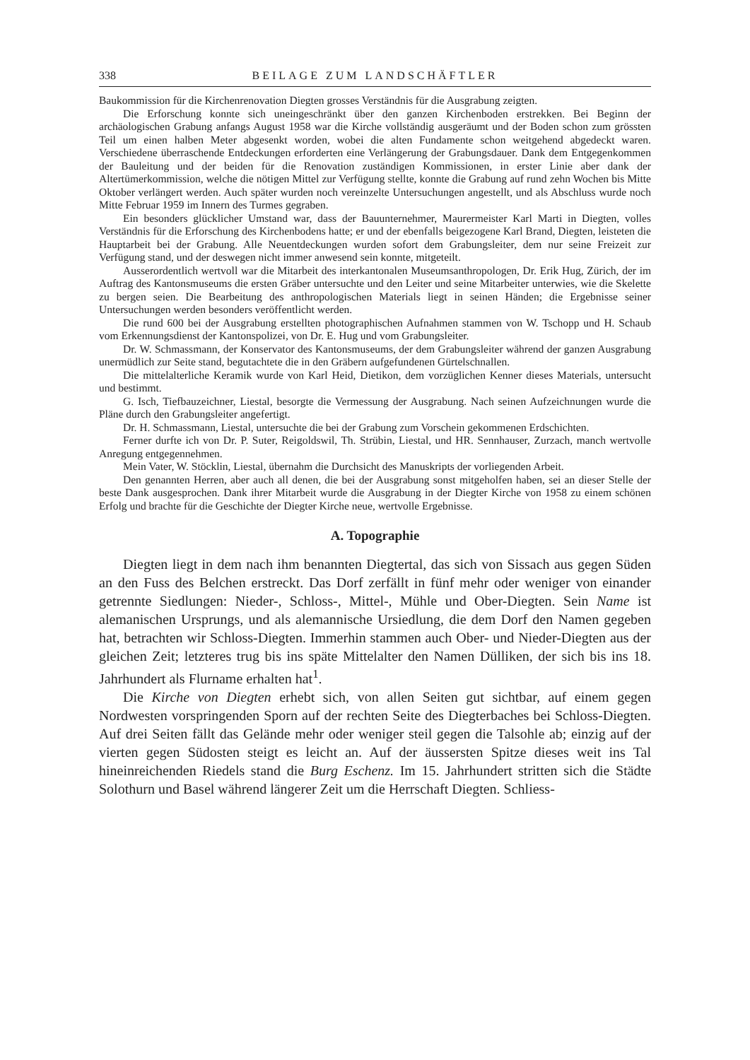338 BEILAGE ZUM LANDSCHÄFTLER
Baukommission für die Kirchenrenovation Diegten grosses Verständnis für die Ausgrabung zeigten.
Die Erforschung konnte sich uneingeschränkt über den ganzen Kirchenboden erstrekken. Bei Beginn der archäologischen Grabung anfangs August 1958 war die Kirche vollständig ausgeräumt und der Boden schon zum grössten Teil um einen halben Meter abgesenkt worden, wobei die alten Fundamente schon weitgehend abgedeckt waren. Verschiedene überraschende Entdeckungen erforderten eine Verlängerung der Grabungsdauer. Dank dem Entgegenkommen der Bauleitung und der beiden für die Renovation zuständigen Kommissionen, in erster Linie aber dank der Altertümerkommission, welche die nötigen Mittel zur Verfügung stellte, konnte die Grabung auf rund zehn Wochen bis Mitte Oktober verlängert werden. Auch später wurden noch vereinzelte Untersuchungen angestellt, und als Abschluss wurde noch Mitte Februar 1959 im Innern des Turmes gegraben.
Ein besonders glücklicher Umstand war, dass der Bauunternehmer, Maurermeister Karl Marti in Diegten, volles Verständnis für die Erforschung des Kirchenbodens hatte; er und der ebenfalls beigezogene Karl Brand, Diegten, leisteten die Hauptarbeit bei der Grabung. Alle Neuentdeckungen wurden sofort dem Grabungsleiter, dem nur seine Freizeit zur Verfügung stand, und der deswegen nicht immer anwesend sein konnte, mitgeteilt.
Ausserordentlich wertvoll war die Mitarbeit des interkantonalen Museumsanthropologen, Dr. Erik Hug, Zürich, der im Auftrag des Kantonsmuseums die ersten Gräber untersuchte und den Leiter und seine Mitarbeiter unterwies, wie die Skelette zu bergen seien. Die Bearbeitung des anthropologischen Materials liegt in seinen Händen; die Ergebnisse seiner Untersuchungen werden besonders veröffentlicht werden.
Die rund 600 bei der Ausgrabung erstellten photographischen Aufnahmen stammen von W. Tschopp und H. Schaub vom Erkennungsdienst der Kantonspolizei, von Dr. E. Hug und vom Grabungsleiter.
Dr. W. Schmassmann, der Konservator des Kantonsmuseums, der dem Grabungsleiter während der ganzen Ausgrabung unermüdlich zur Seite stand, begutachtete die in den Gräbern aufgefundenen Gürtelschnallen.
Die mittelalterliche Keramik wurde von Karl Heid, Dietikon, dem vorzüglichen Kenner dieses Materials, untersucht und bestimmt.
G. Isch, Tiefbauzeichner, Liestal, besorgte die Vermessung der Ausgrabung. Nach seinen Aufzeichnungen wurde die Pläne durch den Grabungsleiter angefertigt.
Dr. H. Schmassmann, Liestal, untersuchte die bei der Grabung zum Vorschein gekommenen Erdschichten.
Ferner durfte ich von Dr. P. Suter, Reigoldswil, Th. Strübin, Liestal, und HR. Sennhauser, Zurzach, manch wertvolle Anregung entgegennehmen.
Mein Vater, W. Stöcklin, Liestal, übernahm die Durchsicht des Manuskripts der vorliegenden Arbeit.
Den genannten Herren, aber auch all denen, die bei der Ausgrabung sonst mitgeholfen haben, sei an dieser Stelle der beste Dank ausgesprochen. Dank ihrer Mitarbeit wurde die Ausgrabung in der Diegter Kirche von 1958 zu einem schönen Erfolg und brachte für die Geschichte der Diegter Kirche neue, wertvolle Ergebnisse.
A. Topographie
Diegten liegt in dem nach ihm benannten Diegtertal, das sich von Sissach aus gegen Süden an den Fuss des Belchen erstreckt. Das Dorf zerfällt in fünf mehr oder weniger von einander getrennte Siedlungen: Nieder-, Schloss-, Mittel-, Mühle und Ober-Diegten. Sein Name ist alemanischen Ursprungs, und als alemannische Ursiedlung, die dem Dorf den Namen gegeben hat, betrachten wir Schloss-Diegten. Immerhin stammen auch Ober- und Nieder-Diegten aus der gleichen Zeit; letzteres trug bis ins späte Mittelalter den Namen Dülliken, der sich bis ins 18. Jahrhundert als Flurname erhalten hat<sup>1</sup>.
Die Kirche von Diegten erhebt sich, von allen Seiten gut sichtbar, auf einem gegen Nordwesten vorspringenden Sporn auf der rechten Seite des Diegterbaches bei Schloss-Diegten. Auf drei Seiten fällt das Gelände mehr oder weniger steil gegen die Talsohle ab; einzig auf der vierten gegen Südosten steigt es leicht an. Auf der äussersten Spitze dieses weit ins Tal hineinreichenden Riedels stand die Burg Eschenz. Im 15. Jahrhundert stritten sich die Städte Solothurn und Basel während längerer Zeit um die Herrschaft Diegten. Schliess-